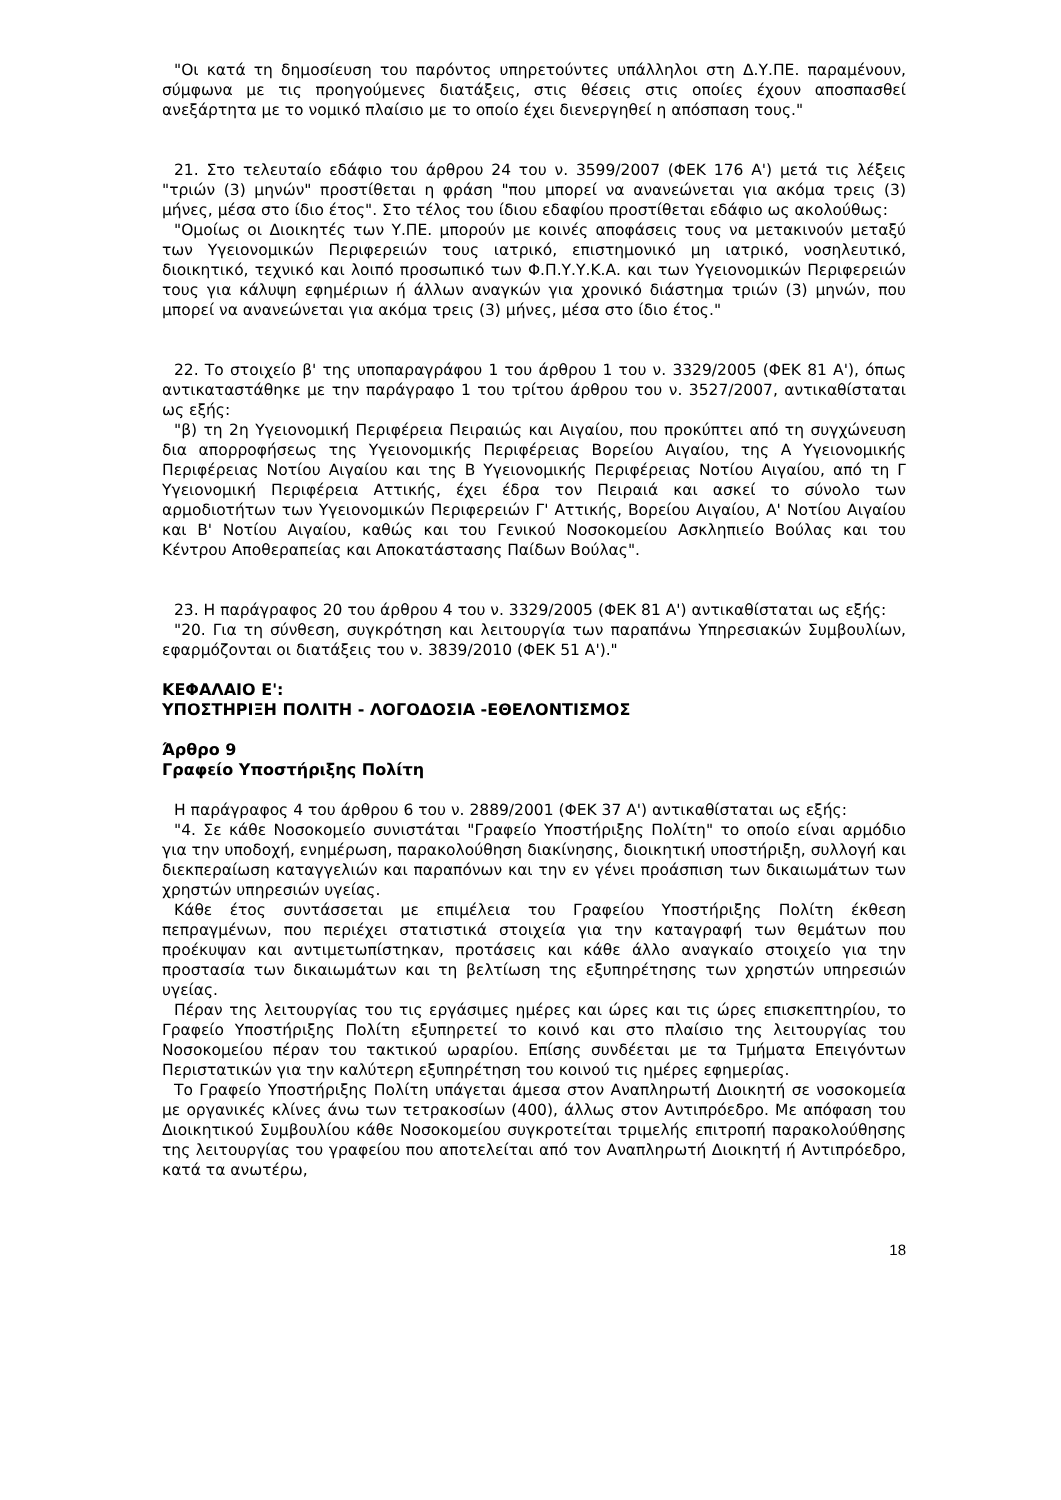"Οι κατά τη δημοσίευση του παρόντος υπηρετούντες υπάλληλοι στη Δ.Υ.ΠΕ. παραμένουν, σύμφωνα με τις προηγούμενες διατάξεις, στις θέσεις στις οποίες έχουν αποσπασθεί ανεξάρτητα με το νομικό πλαίσιο με το οποίο έχει διενεργηθεί η απόσπαση τους."
21. Στο τελευταίο εδάφιο του άρθρου 24 του ν. 3599/2007 (ΦΕΚ 176 Α') μετά τις λέξεις "τριών (3) μηνών" προστίθεται η φράση "που μπορεί να ανανεώνεται για ακόμα τρεις (3) μήνες, μέσα στο ίδιο έτος". Στο τέλος του ίδιου εδαφίου προστίθεται εδάφιο ως ακολούθως:
"Ομοίως οι Διοικητές των Υ.ΠΕ. μπορούν με κοινές αποφάσεις τους να μετακινούν μεταξύ των Υγειονομικών Περιφερειών τους ιατρικό, επιστημονικό μη ιατρικό, νοσηλευτικό, διοικητικό, τεχνικό και λοιπό προσωπικό των Φ.Π.Υ.Υ.Κ.Α. και των Υγειονομικών Περιφερειών τους για κάλυψη εφημέριων ή άλλων αναγκών για χρονικό διάστημα τριών (3) μηνών, που μπορεί να ανανεώνεται για ακόμα τρεις (3) μήνες, μέσα στο ίδιο έτος."
22. Το στοιχείο β' της υποπαραγράφου 1 του άρθρου 1 του ν. 3329/2005 (ΦΕΚ 81 Α'), όπως αντικαταστάθηκε με την παράγραφο 1 του τρίτου άρθρου του ν. 3527/2007, αντικαθίσταται ως εξής:
"β) τη 2η Υγειονομική Περιφέρεια Πειραιώς και Αιγαίου, που προκύπτει από τη συγχώνευση δια απορροφήσεως της Υγειονομικής Περιφέρειας Βορείου Αιγαίου, της Α Υγειονομικής Περιφέρειας Νοτίου Αιγαίου και της Β Υγειονομικής Περιφέρειας Νοτίου Αιγαίου, από τη Γ Υγειονομική Περιφέρεια Αττικής, έχει έδρα τον Πειραιά και ασκεί το σύνολο των αρμοδιοτήτων των Υγειονομικών Περιφερειών Γ' Αττικής, Βορείου Αιγαίου, Α' Νοτίου Αιγαίου και Β' Νοτίου Αιγαίου, καθώς και του Γενικού Νοσοκομείου Ασκληπιείο Βούλας και του Κέντρου Αποθεραπείας και Αποκατάστασης Παίδων Βούλας".
23. Η παράγραφος 20 του άρθρου 4 του ν. 3329/2005 (ΦΕΚ 81 Α') αντικαθίσταται ως εξής:
"20. Για τη σύνθεση, συγκρότηση και λειτουργία των παραπάνω Υπηρεσιακών Συμβουλίων, εφαρμόζονται οι διατάξεις του ν. 3839/2010 (ΦΕΚ 51 Α')."
ΚΕΦΑΛΑΙΟ Ε':
ΥΠΟΣΤΗΡΙΞΗ ΠΟΛΙΤΗ - ΛΟΓΟΔΟΣΙΑ -ΕΘΕΛΟΝΤΙΣΜΟΣ
Άρθρο 9
Γραφείο Υποστήριξης Πολίτη
Η παράγραφος 4 του άρθρου 6 του ν. 2889/2001 (ΦΕΚ 37 Α') αντικαθίσταται ως εξής:
"4. Σε κάθε Νοσοκομείο συνιστάται "Γραφείο Υποστήριξης Πολίτη" το οποίο είναι αρμόδιο για την υποδοχή, ενημέρωση, παρακολούθηση διακίνησης, διοικητική υποστήριξη, συλλογή και διεκπεραίωση καταγγελιών και παραπόνων και την εν γένει προάσπιση των δικαιωμάτων των χρηστών υπηρεσιών υγείας.
Κάθε έτος συντάσσεται με επιμέλεια του Γραφείου Υποστήριξης Πολίτη έκθεση πεπραγμένων, που περιέχει στατιστικά στοιχεία για την καταγραφή των θεμάτων που προέκυψαν και αντιμετωπίστηκαν, προτάσεις και κάθε άλλο αναγκαίο στοιχείο για την προστασία των δικαιωμάτων και τη βελτίωση της εξυπηρέτησης των χρηστών υπηρεσιών υγείας.
Πέραν της λειτουργίας του τις εργάσιμες ημέρες και ώρες και τις ώρες επισκεπτηρίου, το Γραφείο Υποστήριξης Πολίτη εξυπηρετεί το κοινό και στο πλαίσιο της λειτουργίας του Νοσοκομείου πέραν του τακτικού ωραρίου. Επίσης συνδέεται με τα Τμήματα Επειγόντων Περιστατικών για την καλύτερη εξυπηρέτηση του κοινού τις ημέρες εφημερίας.
Το Γραφείο Υποστήριξης Πολίτη υπάγεται άμεσα στον Αναπληρωτή Διοικητή σε νοσοκομεία με οργανικές κλίνες άνω των τετρακοσίων (400), άλλως στον Αντιπρόεδρο. Με απόφαση του Διοικητικού Συμβουλίου κάθε Νοσοκομείου συγκροτείται τριμελής επιτροπή παρακολούθησης της λειτουργίας του γραφείου που αποτελείται από τον Αναπληρωτή Διοικητή ή Αντιπρόεδρο, κατά τα ανωτέρω,
18